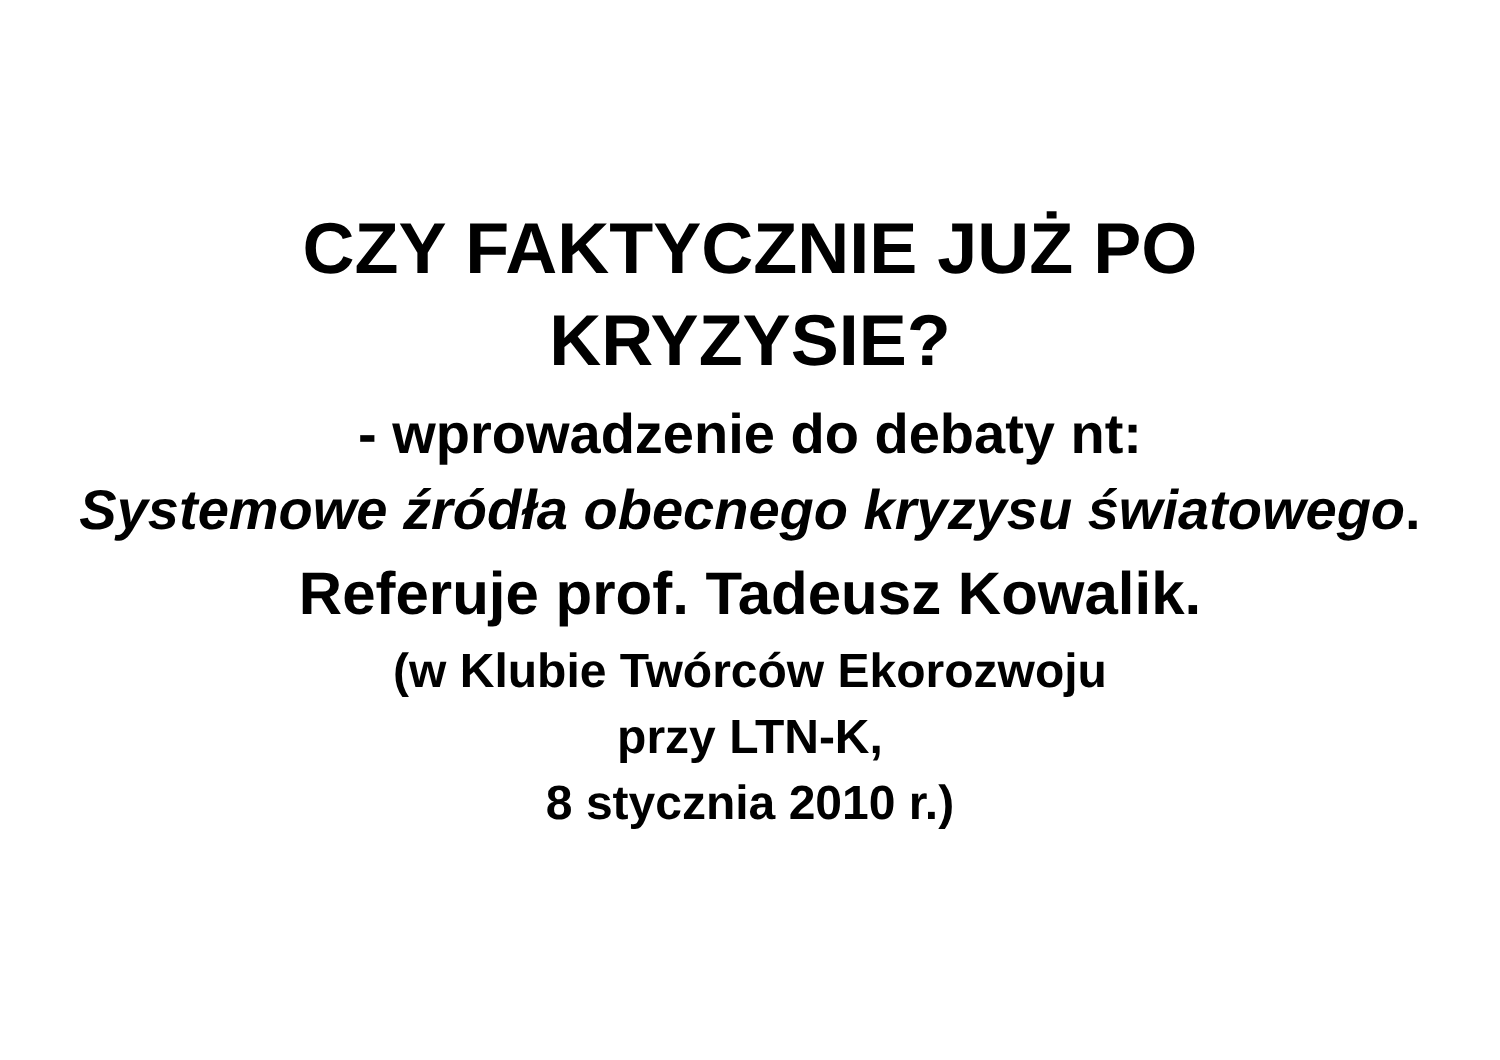CZY FAKTYCZNIE JUŻ PO
KRYZYSIE?
- wprowadzenie do debaty nt:
Systemowe źródła obecnego kryzysu światowego.
Referuje prof. Tadeusz Kowalik.
(w Klubie Twórców Ekorozwoju
przy LTN-K,
8 stycznia 2010 r.)